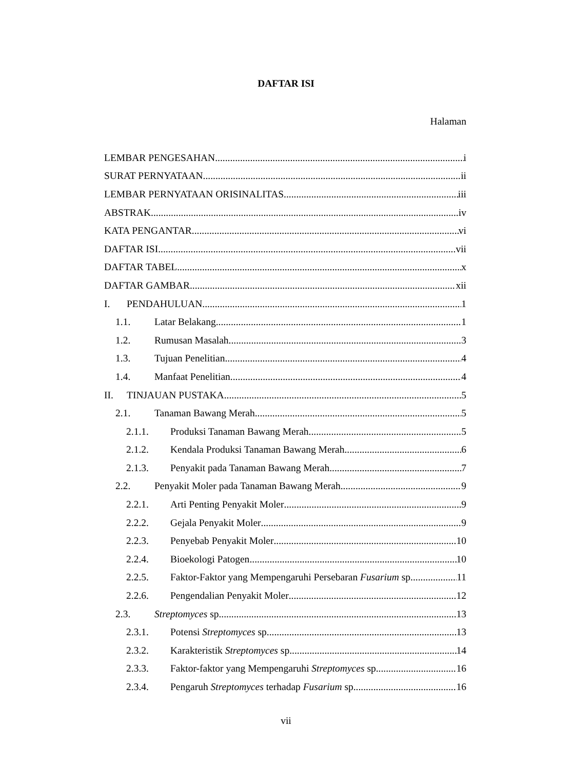DAFTAR ISI
Halaman
LEMBAR PENGESAHAN i
SURAT PERNYATAAN ii
LEMBAR PERNYATAAN ORISINALITAS iii
ABSTRAK iv
KATA PENGANTAR vi
DAFTAR ISI vii
DAFTAR TABEL x
DAFTAR GAMBAR xii
I. PENDAHULUAN 1
1.1. Latar Belakang 1
1.2. Rumusan Masalah 3
1.3. Tujuan Penelitian 4
1.4. Manfaat Penelitian 4
II. TINJAUAN PUSTAKA 5
2.1. Tanaman Bawang Merah 5
2.1.1. Produksi Tanaman Bawang Merah 5
2.1.2. Kendala Produksi Tanaman Bawang Merah 6
2.1.3. Penyakit pada Tanaman Bawang Merah 7
2.2. Penyakit Moler pada Tanaman Bawang Merah 9
2.2.1. Arti Penting Penyakit Moler 9
2.2.2. Gejala Penyakit Moler 9
2.2.3. Penyebab Penyakit Moler 10
2.2.4. Bioekologi Patogen 10
2.2.5. Faktor-Faktor yang Mempengaruhi Persebaran Fusarium sp. 11
2.2.6. Pengendalian Penyakit Moler 12
2.3. Streptomyces sp. 13
2.3.1. Potensi Streptomyces sp. 13
2.3.2. Karakteristik Streptomyces sp. 14
2.3.3. Faktor-faktor yang Mempengaruhi Streptomyces sp. 16
2.3.4. Pengaruh Streptomyces terhadap Fusarium sp. 16
vii